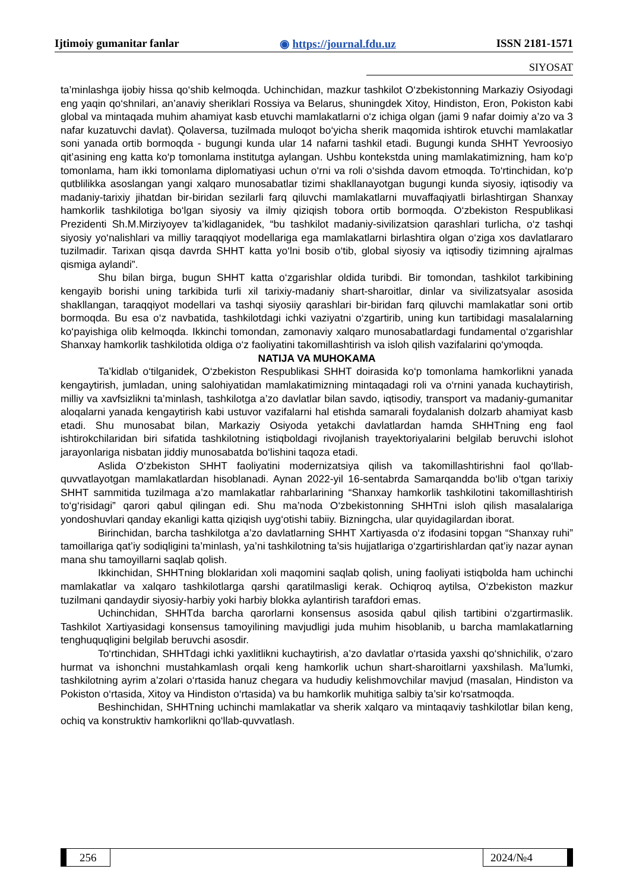Ijtimoiy gumanitar fanlar ◉ https://journal.fdu.uz ISSN 2181-1571
SIYOSAT
ta’minlashga ijobiy hissa qo‘shib kelmoqda. Uchinchidan, mazkur tashkilot O‘zbekistonning Markaziy Osiyodagi eng yaqin qo‘shnilari, an’anaviy sheriklari Rossiya va Belarus, shuningdek Xitoy, Hindiston, Eron, Pokiston kabi global va mintaqada muhim ahamiyat kasb etuvchi mamlakatlarni o‘z ichiga olgan (jami 9 nafar doimiy a’zo va 3 nafar kuzatuvchi davlat). Qolaversa, tuzilmada muloqot bo‘yicha sherik maqomida ishtirok etuvchi mamlakatlar soni yanada ortib bormoqda - bugungi kunda ular 14 nafarni tashkil etadi. Bugungi kunda SHHT Yevroosiyo qit’asining eng katta ko‘p tomonlama institutga aylangan. Ushbu kontekstda uning mamlakatimizning, ham ko‘p tomonlama, ham ikki tomonlama diplomatiyasi uchun o‘rni va roli o‘sishda davom etmoqda. To‘rtinchidan, ko‘p qutblilikka asoslangan yangi xalqaro munosabatlar tizimi shakllanayotgan bugungi kunda siyosiy, iqtisodiy va madaniy-tarixiy jihatdan bir-biridan sezilarli farq qiluvchi mamlakatlarni muvaffaqiyatli birlashtirgan Shanxay hamkorlik tashkilotiga bo‘lgan siyosiy va ilmiy qiziqish tobora ortib bormoqda. O‘zbekiston Respublikasi Prezidenti Sh.M.Mirziyoyev ta’kidlaganidek, “bu tashkilot madaniy-sivilizatsion qarashlari turlicha, o‘z tashqi siyosiy yo‘nalishlari va milliy taraqqiyot modellariga ega mamlakatlarni birlashtira olgan o‘ziga xos davlatlararo tuzilmadir. Tarixan qisqa davrda SHHT katta yo‘lni bosib o‘tib, global siyosiy va iqtisodiy tizimning ajralmas qismiga aylandi”.
Shu bilan birga, bugun SHHT katta o‘zgarishlar oldida turibdi. Bir tomondan, tashkilot tarkibining kengayib borishi uning tarkibida turli xil tarixiy-madaniy shart-sharoitlar, dinlar va sivilizatsyalar asosida shakllangan, taraqqiyot modellari va tashqi siyosiiy qarashlari bir-biridan farq qiluvchi mamlakatlar soni ortib bormoqda. Bu esa o‘z navbatida, tashkilotdagi ichki vaziyatni o‘zgartirib, uning kun tartibidagi masalalarning ko‘payishiga olib kelmoqda. Ikkinchi tomondan, zamonaviy xalqaro munosabatlardagi fundamental o‘zgarishlar Shanxay hamkorlik tashkilotida oldiga o‘z faoliyatini takomillashtirish va isloh qilish vazifalarini qo‘ymoqda.
NATIJA VA MUHOKAMA
Ta’kidlab o‘tilganidek, O‘zbekiston Respublikasi SHHT doirasida ko‘p tomonlama hamkorlikni yanada kengaytirish, jumladan, uning salohiyatidan mamlakatimizning mintaqadagi roli va o‘rnini yanada kuchaytirish, milliy va xavfsizlikni ta’minlash, tashkilotga a’zo davlatlar bilan savdo, iqtisodiy, transport va madaniy-gumanitar aloqalarni yanada kengaytirish kabi ustuvor vazifalarni hal etishda samarali foydalanish dolzarb ahamiyat kasb etadi. Shu munosabat bilan, Markaziy Osiyoda yetakchi davlatlardan hamda SHHTning eng faol ishtirokchilaridan biri sifatida tashkilotning istiqboldagi rivojlanish trayektoriyalarini belgilab beruvchi islohot jarayonlariga nisbatan jiddiy munosabatda bo‘lishini taqoza etadi.
Aslida O‘zbekiston SHHT faoliyatini modernizatsiya qilish va takomillashtirishni faol qo‘llab-quvvatlayotgan mamlakatlardan hisoblanadi. Aynan 2022-yil 16-sentabrda Samarqandda bo‘lib o‘tgan tarixiy SHHT sammitida tuzilmaga a’zo mamlakatlar rahbarlarining “Shanxay hamkorlik tashkilotini takomillashtirish to‘g‘risidagi” qarori qabul qilingan edi. Shu ma’noda O‘zbekistonning SHHTni isloh qilish masalalariga yondoshuvlari qanday ekanligi katta qiziqish uyg‘otishi tabiiy. Bizningcha, ular quyidagilardan iborat.
Birinchidan, barcha tashkilotga a’zo davlatlarning SHHT Xartiyasda o‘z ifodasini topgan “Shanxay ruhi” tamoillariga qat’iy sodiqligini ta’minlash, ya’ni tashkilotning ta’sis hujjatlariga o‘zgartirishlardan qat’iy nazar aynan mana shu tamoyillarni saqlab qolish.
Ikkinchidan, SHHTning bloklaridan xoli maqomini saqlab qolish, uning faoliyati istiqbolda ham uchinchi mamlakatlar va xalqaro tashkilotlarga qarshi qaratilmasligi kerak. Ochiqroq aytilsa, O‘zbekiston mazkur tuzilmani qandaydir siyosiy-harbiy yoki harbiy blokka aylantirish tarafdori emas.
Uchinchidan, SHHTda barcha qarorlarni konsensus asosida qabul qilish tartibini o‘zgartirmaslik. Tashkilot Xartiyasidagi konsensus tamoyilining mavjudligi juda muhim hisoblanib, u barcha mamlakatlarning tenghuquqligini belgilab beruvchi asosdir.
To‘rtinchidan, SHHTdagi ichki yaxlitlikni kuchaytirish, a’zo davlatlar o‘rtasida yaxshi qo‘shnichilik, o‘zaro hurmat va ishonchni mustahkamlash orqali keng hamkorlik uchun shart-sharoitlarni yaxshilash. Ma’lumki, tashkilotning ayrim a’zolari o‘rtasida hanuz chegara va hududiy kelishmovchilar mavjud (masalan, Hindiston va Pokiston o‘rtasida, Xitoy va Hindiston o‘rtasida) va bu hamkorlik muhitiga salbiy ta’sir ko‘rsatmoqda.
Beshinchidan, SHHTning uchinchi mamlakatlar va sherik xalqaro va mintaqaviy tashkilotlar bilan keng, ochiq va konstruktiv hamkorlikni qo‘llab-quvvatlash.
256 2024/№4